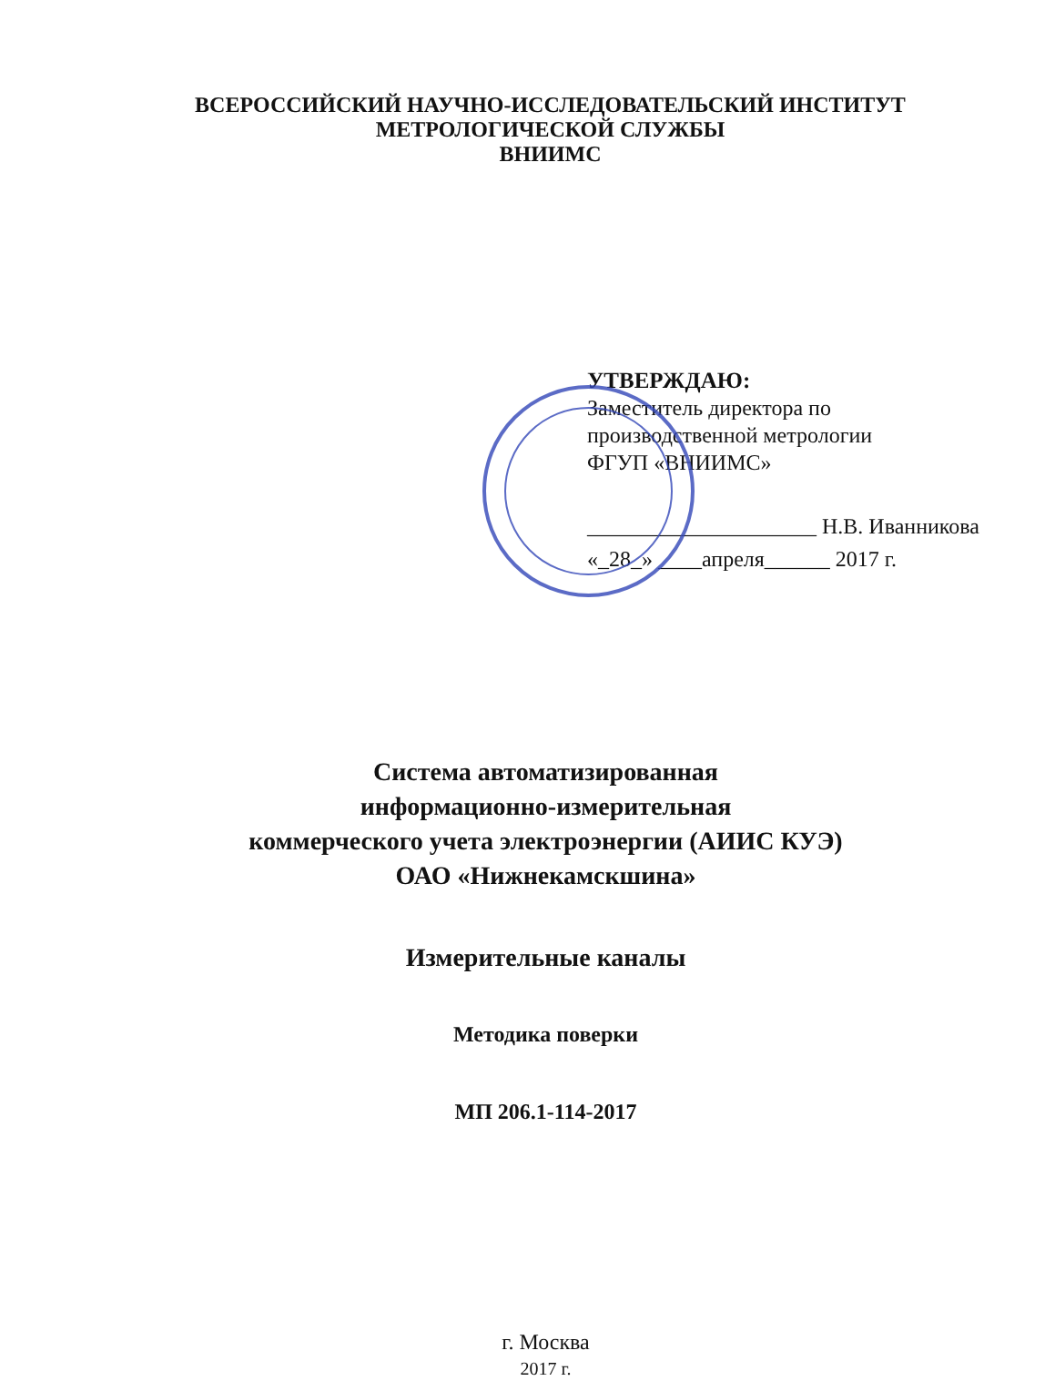ВСЕРОССИЙСКИЙ НАУЧНО-ИССЛЕДОВАТЕЛЬСКИЙ ИНСТИТУТ
МЕТРОЛОГИЧЕСКОЙ СЛУЖБЫ
ВНИИМС
УТВЕРЖДАЮ:
Заместитель директора по
производственной метрологии
ФГУП «ВНИИМС»
_____________________ Н.В. Иванникова
«_28_» ____апреля______ 2017 г.
Система автоматизированная
информационно-измерительная
коммерческого учета электроэнергии (АИИС КУЭ)
ОАО «Нижнекамскшина»
Измерительные каналы
Методика поверки
МП 206.1-114-2017
г. Москва
2017 г.